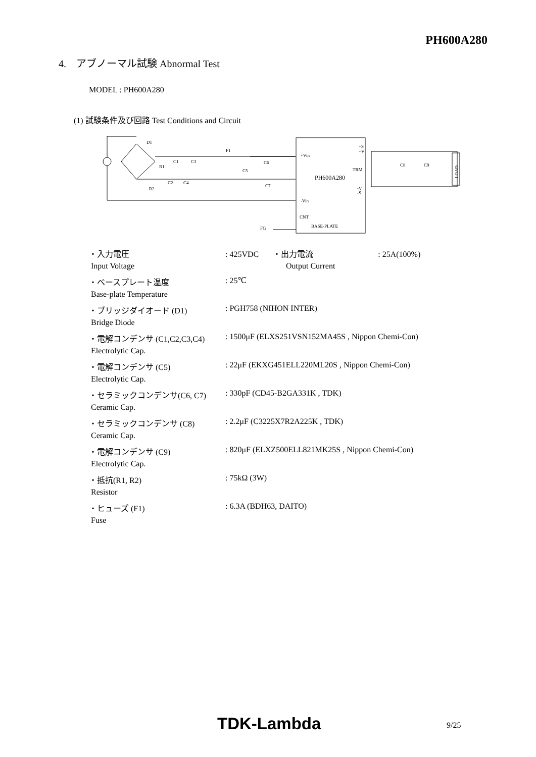PH600A280
4. アブノーマル試験 Abnormal Test
MODEL : PH600A280
(1) 試験条件及び回路 Test Conditions and Circuit
D1
F1
R1
C1
C3
R2
C2
C4
C5
C6
C7
+Vin
+S
+V
PH600A280
TRM
-V
-S
-Vin
CNT
BASE-PLATE
FG
C8
C9
LOAD
| ・入力電圧 | : 425VDC ・出力電流 : 25A(100%) |
| Input Voltage | Output Current |
| ・ベースプレート温度 | : 25℃ |
| Base-plate Temperature | |
| ・ブリッジダイオード (D1) | : PGH758 (NIHON INTER) |
| Bridge Diode | |
| ・電解コンデンサ (C1,C2,C3,C4) | : 1500μF (ELXS251VSN152MA45S , Nippon Chemi-Con) |
| Electrolytic Cap. | |
| ・電解コンデンサ (C5) | : 22μF (EKXG451ELL220ML20S , Nippon Chemi-Con) |
| Electrolytic Cap. | |
| ・セラミックコンデンサ(C6, C7) | : 330pF (CD45-B2GA331K , TDK) |
| Ceramic Cap. | |
| ・セラミックコンデンサ (C8) | : 2.2μF (C3225X7R2A225K , TDK) |
| Ceramic Cap. | |
| ・電解コンデンサ (C9) | : 820μF (ELXZ500ELL821MK25S , Nippon Chemi-Con) |
| Electrolytic Cap. | |
| ・抵抗(R1, R2) | : 75kΩ (3W) |
| Resistor | |
| ・ヒューズ (F1) | : 6.3A (BDH63, DAITO) |
| Fuse | |
TDK-Lambda 9/25